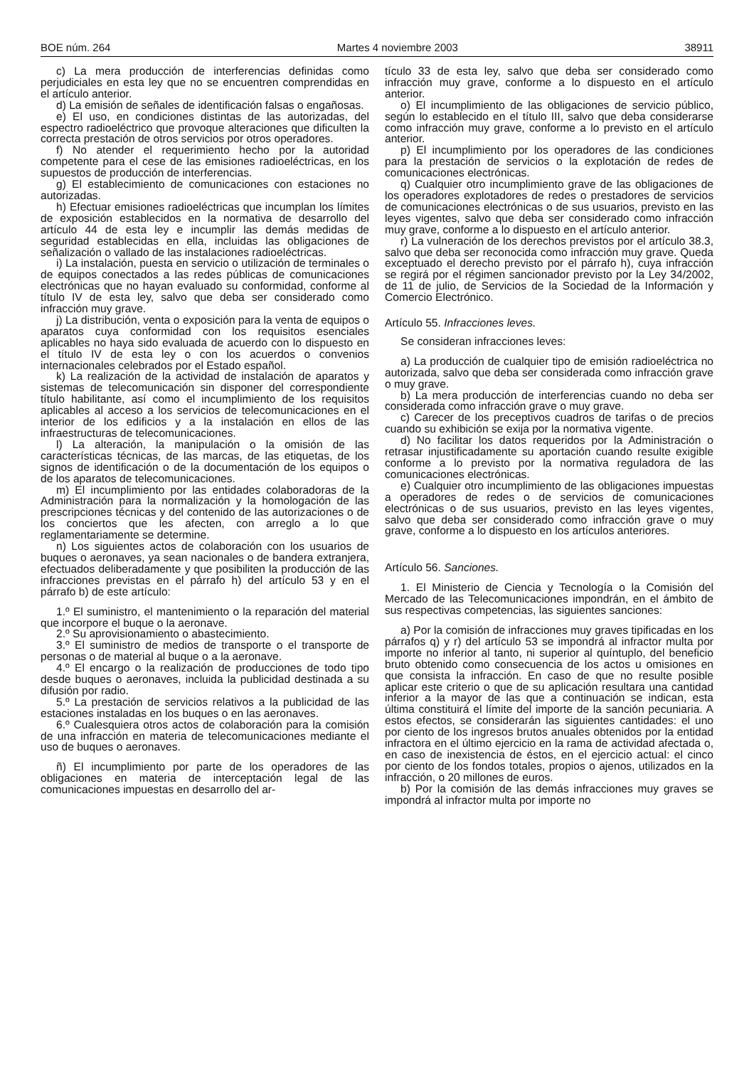BOE núm. 264 Martes 4 noviembre 2003 38911
c) La mera producción de interferencias definidas como perjudiciales en esta ley que no se encuentren comprendidas en el artículo anterior.
d) La emisión de señales de identificación falsas o engañosas.
e) El uso, en condiciones distintas de las autorizadas, del espectro radioeléctrico que provoque alteraciones que dificulten la correcta prestación de otros servicios por otros operadores.
f) No atender el requerimiento hecho por la autoridad competente para el cese de las emisiones radioeléctricas, en los supuestos de producción de interferencias.
g) El establecimiento de comunicaciones con estaciones no autorizadas.
h) Efectuar emisiones radioeléctricas que incumplan los límites de exposición establecidos en la normativa de desarrollo del artículo 44 de esta ley e incumplir las demás medidas de seguridad establecidas en ella, incluidas las obligaciones de señalización o vallado de las instalaciones radioeléctricas.
i) La instalación, puesta en servicio o utilización de terminales o de equipos conectados a las redes públicas de comunicaciones electrónicas que no hayan evaluado su conformidad, conforme al título IV de esta ley, salvo que deba ser considerado como infracción muy grave.
j) La distribución, venta o exposición para la venta de equipos o aparatos cuya conformidad con los requisitos esenciales aplicables no haya sido evaluada de acuerdo con lo dispuesto en el título IV de esta ley o con los acuerdos o convenios internacionales celebrados por el Estado español.
k) La realización de la actividad de instalación de aparatos y sistemas de telecomunicación sin disponer del correspondiente título habilitante, así como el incumplimiento de los requisitos aplicables al acceso a los servicios de telecomunicaciones en el interior de los edificios y a la instalación en ellos de las infraestructuras de telecomunicaciones.
l) La alteración, la manipulación o la omisión de las características técnicas, de las marcas, de las etiquetas, de los signos de identificación o de la documentación de los equipos o de los aparatos de telecomunicaciones.
m) El incumplimiento por las entidades colaboradoras de la Administración para la normalización y la homologación de las prescripciones técnicas y del contenido de las autorizaciones o de los conciertos que les afecten, con arreglo a lo que reglamentariamente se determine.
n) Los siguientes actos de colaboración con los usuarios de buques o aeronaves, ya sean nacionales o de bandera extranjera, efectuados deliberadamente y que posibiliten la producción de las infracciones previstas en el párrafo h) del artículo 53 y en el párrafo b) de este artículo:
1.º El suministro, el mantenimiento o la reparación del material que incorpore el buque o la aeronave.
2.º Su aprovisionamiento o abastecimiento.
3.º El suministro de medios de transporte o el transporte de personas o de material al buque o a la aeronave.
4.º El encargo o la realización de producciones de todo tipo desde buques o aeronaves, incluida la publicidad destinada a su difusión por radio.
5.º La prestación de servicios relativos a la publicidad de las estaciones instaladas en los buques o en las aeronaves.
6.º Cualesquiera otros actos de colaboración para la comisión de una infracción en materia de telecomunicaciones mediante el uso de buques o aeronaves.
ñ) El incumplimiento por parte de los operadores de las obligaciones en materia de interceptación legal de las comunicaciones impuestas en desarrollo del ar-
tículo 33 de esta ley, salvo que deba ser considerado como infracción muy grave, conforme a lo dispuesto en el artículo anterior.
o) El incumplimiento de las obligaciones de servicio público, según lo establecido en el título III, salvo que deba considerarse como infracción muy grave, conforme a lo previsto en el artículo anterior.
p) El incumplimiento por los operadores de las condiciones para la prestación de servicios o la explotación de redes de comunicaciones electrónicas.
q) Cualquier otro incumplimiento grave de las obligaciones de los operadores explotadores de redes o prestadores de servicios de comunicaciones electrónicas o de sus usuarios, previsto en las leyes vigentes, salvo que deba ser considerado como infracción muy grave, conforme a lo dispuesto en el artículo anterior.
r) La vulneración de los derechos previstos por el artículo 38.3, salvo que deba ser reconocida como infracción muy grave. Queda exceptuado el derecho previsto por el párrafo h), cuya infracción se regirá por el régimen sancionador previsto por la Ley 34/2002, de 11 de julio, de Servicios de la Sociedad de la Información y Comercio Electrónico.
Artículo 55. Infracciones leves.
Se consideran infracciones leves:
a) La producción de cualquier tipo de emisión radioeléctrica no autorizada, salvo que deba ser considerada como infracción grave o muy grave.
b) La mera producción de interferencias cuando no deba ser considerada como infracción grave o muy grave.
c) Carecer de los preceptivos cuadros de tarifas o de precios cuando su exhibición se exija por la normativa vigente.
d) No facilitar los datos requeridos por la Administración o retrasar injustificadamente su aportación cuando resulte exigible conforme a lo previsto por la normativa reguladora de las comunicaciones electrónicas.
e) Cualquier otro incumplimiento de las obligaciones impuestas a operadores de redes o de servicios de comunicaciones electrónicas o de sus usuarios, previsto en las leyes vigentes, salvo que deba ser considerado como infracción grave o muy grave, conforme a lo dispuesto en los artículos anteriores.
Artículo 56. Sanciones.
1. El Ministerio de Ciencia y Tecnología o la Comisión del Mercado de las Telecomunicaciones impondrán, en el ámbito de sus respectivas competencias, las siguientes sanciones:
a) Por la comisión de infracciones muy graves tipificadas en los párrafos q) y r) del artículo 53 se impondrá al infractor multa por importe no inferior al tanto, ni superior al quíntuplo, del beneficio bruto obtenido como consecuencia de los actos u omisiones en que consista la infracción. En caso de que no resulte posible aplicar este criterio o que de su aplicación resultara una cantidad inferior a la mayor de las que a continuación se indican, esta última constituirá el límite del importe de la sanción pecuniaria. A estos efectos, se considerarán las siguientes cantidades: el uno por ciento de los ingresos brutos anuales obtenidos por la entidad infractora en el último ejercicio en la rama de actividad afectada o, en caso de inexistencia de éstos, en el ejercicio actual: el cinco por ciento de los fondos totales, propios o ajenos, utilizados en la infracción, o 20 millones de euros.
b) Por la comisión de las demás infracciones muy graves se impondrá al infractor multa por importe no